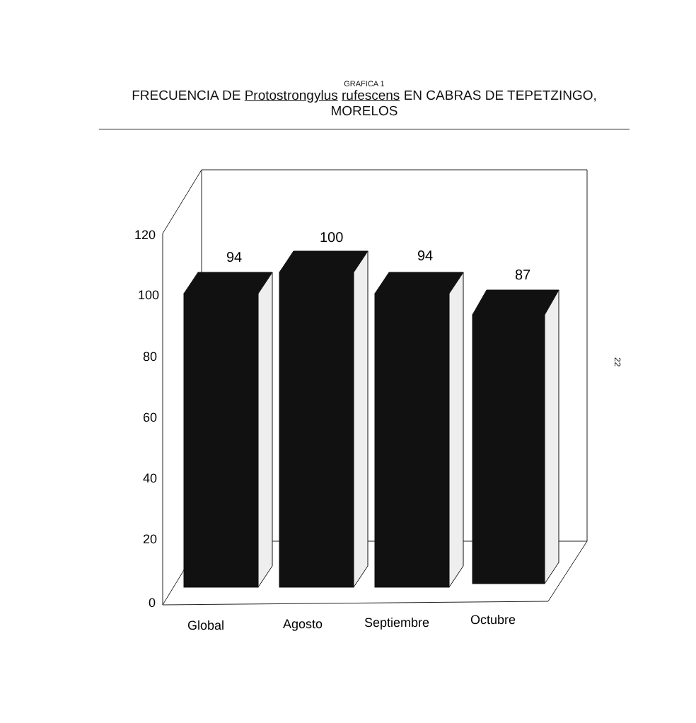GRAFICA 1
FRECUENCIA DE Protostrongylus rufescens EN CABRAS DE TEPETZINGO, MORELOS
120
100
80
60
40
20
0
94
100
94
87
Global
Agosto
Septiembre
Octubre
22